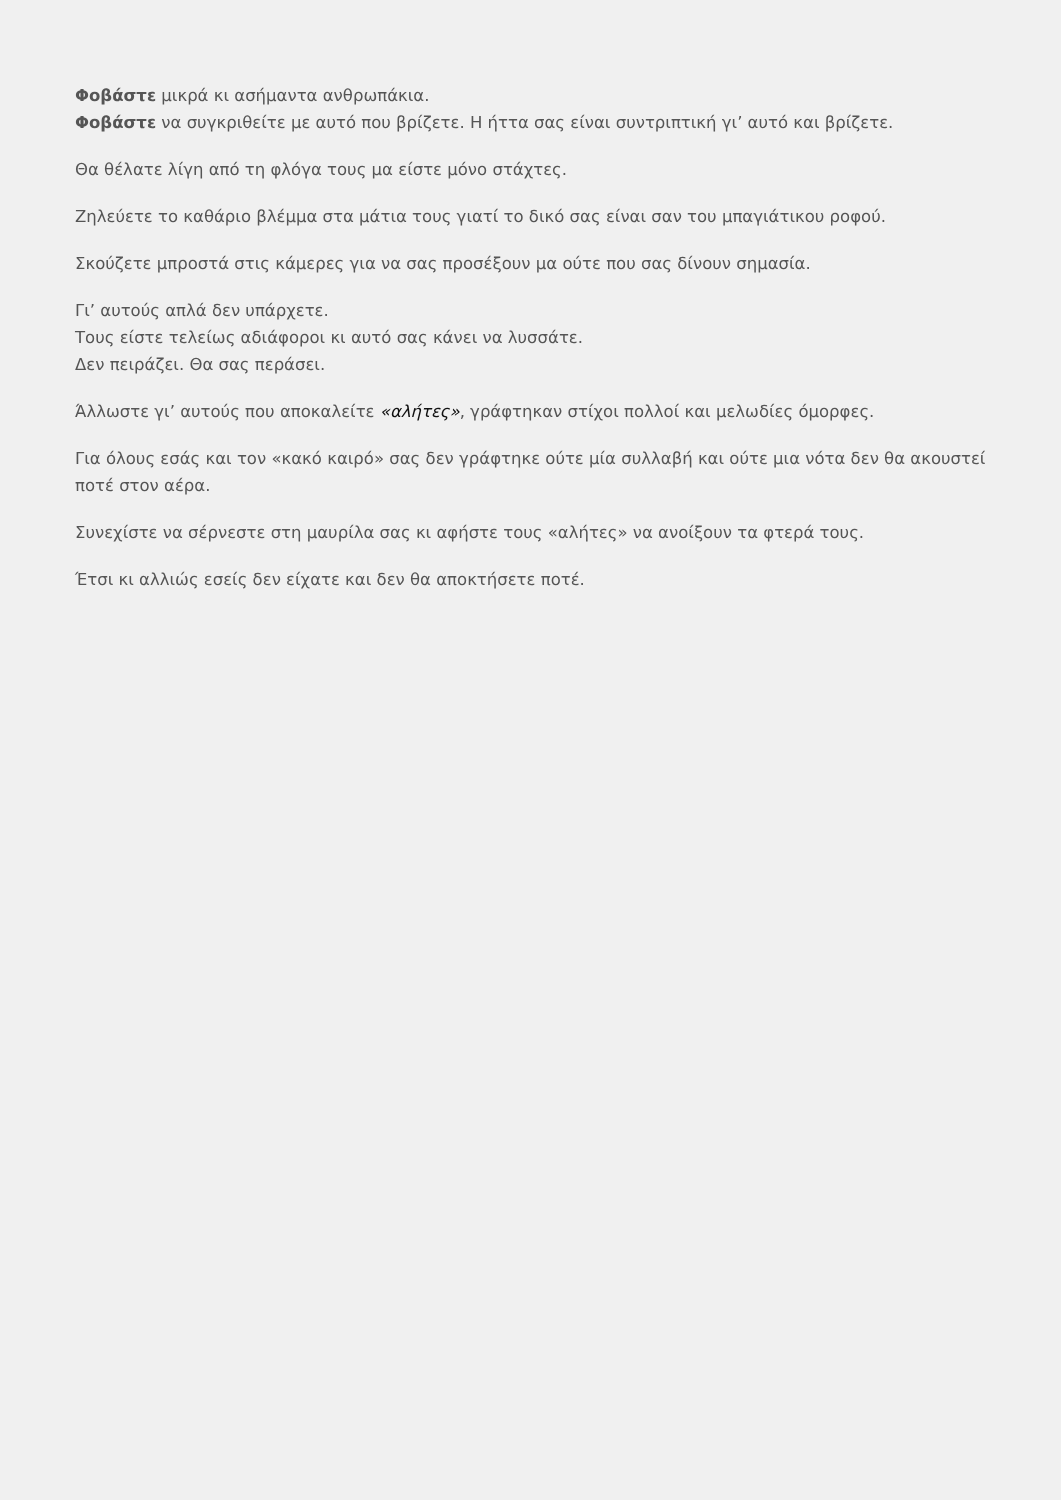Φοβάστε μικρά κι ασήμαντα ανθρωπάκια.
Φοβάστε να συγκριθείτε με αυτό που βρίζετε. Η ήττα σας είναι συντριπτική γι’ αυτό και βρίζετε.
Θα θέλατε λίγη από τη φλόγα τους μα είστε μόνο στάχτες.
Ζηλεύετε το καθάριο βλέμμα στα μάτια τους γιατί το δικό σας είναι σαν του μπαγιάτικου ροφού.
Σκούζετε μπροστά στις κάμερες για να σας προσέξουν μα ούτε που σας δίνουν σημασία.
Γι’ αυτούς απλά δεν υπάρχετε.
Τους είστε τελείως αδιάφοροι κι αυτό σας κάνει να λυσσάτε.
Δεν πειράζει. Θα σας περάσει.
Άλλωστε γι’ αυτούς που αποκαλείτε «αλήτες», γράφτηκαν στίχοι πολλοί και μελωδίες όμορφες.
Για όλους εσάς και τον «κακό καιρό» σας δεν γράφτηκε ούτε μία συλλαβή και ούτε μια νότα δεν θα ακουστεί ποτέ στον αέρα.
Συνεχίστε να σέρνεστε στη μαυρίλα σας κι αφήστε τους «αλήτες» να ανοίξουν τα φτερά τους.
Έτσι κι αλλιώς εσείς δεν είχατε και δεν θα αποκτήσετε ποτέ.